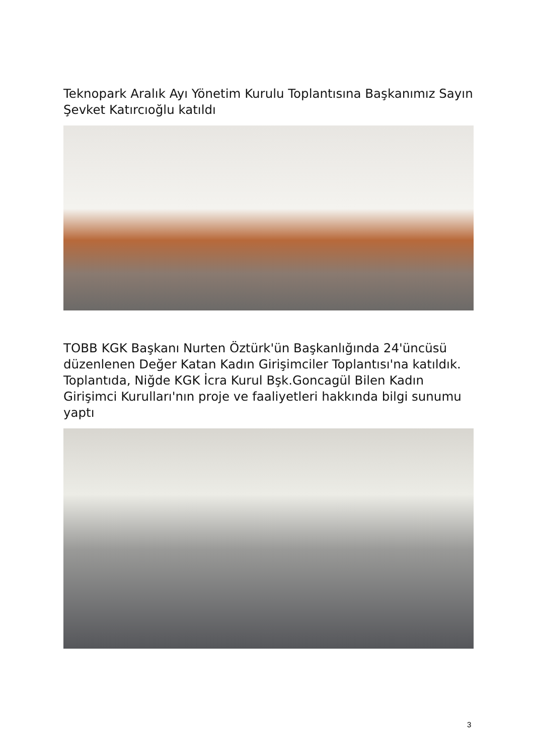Teknopark Aralık Ayı Yönetim Kurulu Toplantısına Başkanımız Sayın Şevket Katırcıoğlu katıldı
TOBB KGK Başkanı Nurten Öztürk'ün Başkanlığında 24'üncüsü düzenlenen Değer Katan Kadın Girişimciler Toplantısı'na katıldık. Toplantıda, Niğde KGK İcra Kurul Bşk.Goncagül Bilen Kadın Girişimci Kurulları'nın proje ve faaliyetleri hakkında bilgi sunumu yaptı
3